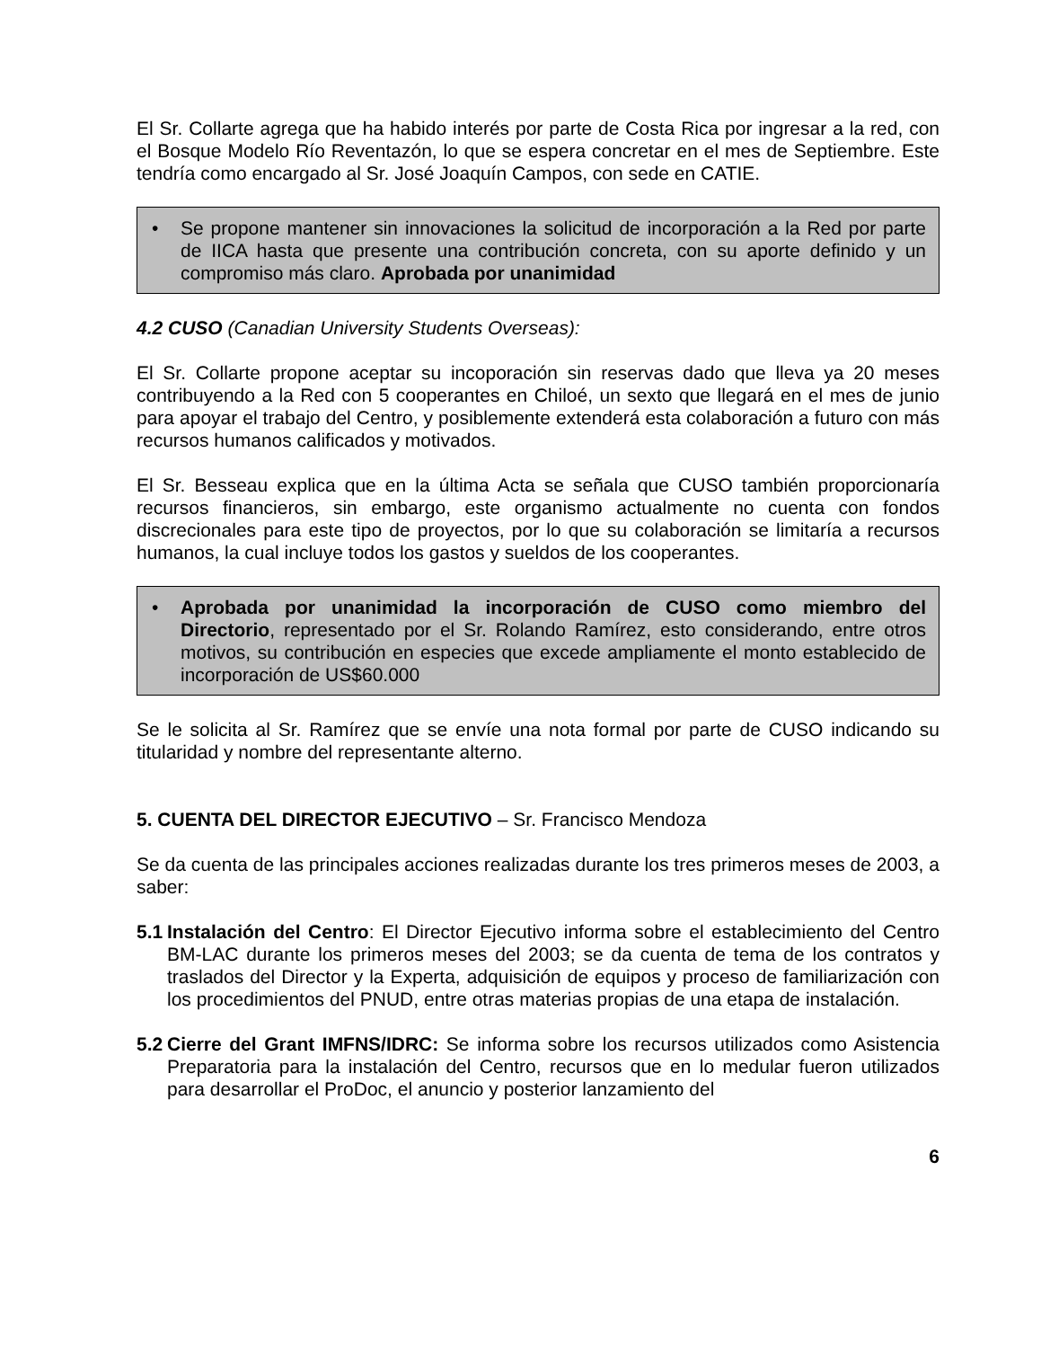El Sr. Collarte agrega que ha habido interés por parte de Costa Rica por ingresar a la red, con el Bosque Modelo Río Reventazón, lo que se espera concretar en el mes de Septiembre. Este tendría como encargado al Sr. José Joaquín Campos, con sede en CATIE.
• Se propone mantener sin innovaciones la solicitud de incorporación a la Red por parte de IICA hasta que presente una contribución concreta, con su aporte definido y un compromiso más claro. Aprobada por unanimidad
4.2 CUSO (Canadian University Students Overseas):
El Sr. Collarte propone aceptar su incoporación sin reservas dado que lleva ya 20 meses contribuyendo a la Red con 5 cooperantes en Chiloé, un sexto que llegará en el mes de junio para apoyar el trabajo del Centro, y posiblemente extenderá esta colaboración a futuro con más recursos humanos calificados y motivados.
El Sr. Besseau explica que en la última Acta se señala que CUSO también proporcionaría recursos financieros, sin embargo, este organismo actualmente no cuenta con fondos discrecionales para este tipo de proyectos, por lo que su colaboración se limitaría a recursos humanos, la cual incluye todos los gastos y sueldos de los cooperantes.
• Aprobada por unanimidad la incorporación de CUSO como miembro del Directorio, representado por el Sr. Rolando Ramírez, esto considerando, entre otros motivos, su contribución en especies que excede ampliamente el monto establecido de incorporación de US$60.000
Se le solicita al Sr. Ramírez que se envíe una nota formal por parte de CUSO indicando su titularidad y nombre del representante alterno.
5. CUENTA DEL DIRECTOR EJECUTIVO – Sr. Francisco Mendoza
Se da cuenta de las principales acciones realizadas durante los tres primeros meses de 2003, a saber:
5.1
Instalación del Centro: El Director Ejecutivo informa sobre el establecimiento del Centro BM-LAC durante los primeros meses del 2003; se da cuenta de tema de los contratos y traslados del Director y la Experta, adquisición de equipos y proceso de familiarización con los procedimientos del PNUD, entre otras materias propias de una etapa de instalación.
5.2
Cierre del Grant IMFNS/IDRC: Se informa sobre los recursos utilizados como Asistencia Preparatoria para la instalación del Centro, recursos que en lo medular fueron utilizados para desarrollar el ProDoc, el anuncio y posterior lanzamiento del
6